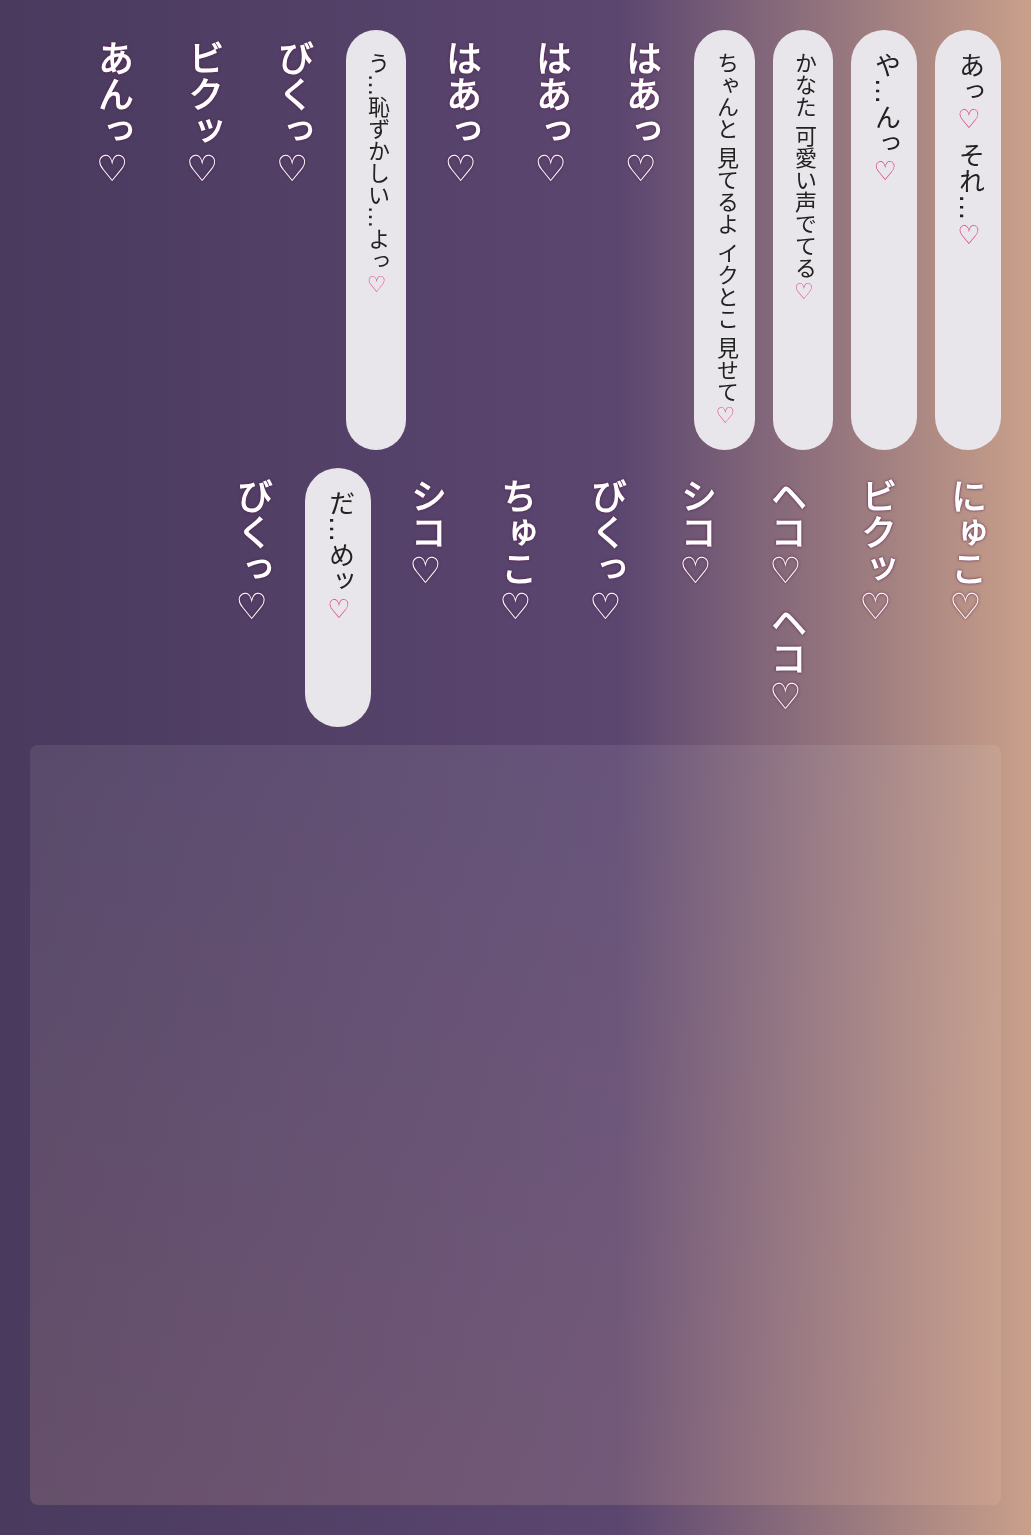あっ♡ それ…♡
や…んっ♡
かなた 可愛い声でてる♡
ちゃんと 見てるよ イクとこ 見せて♡
はあっ♡
はあっ♡
はあっ♡
う…恥ずかしい…よっ♡
びくっ♡
ビクッ♡
あんっ♡
にゅこ♡
ビクッ♡
ヘコ♡ ヘコ♡
シコ♡
びくっ♡
ちゅこ♡
シコ♡
だ…めッ♡
びくっ♡